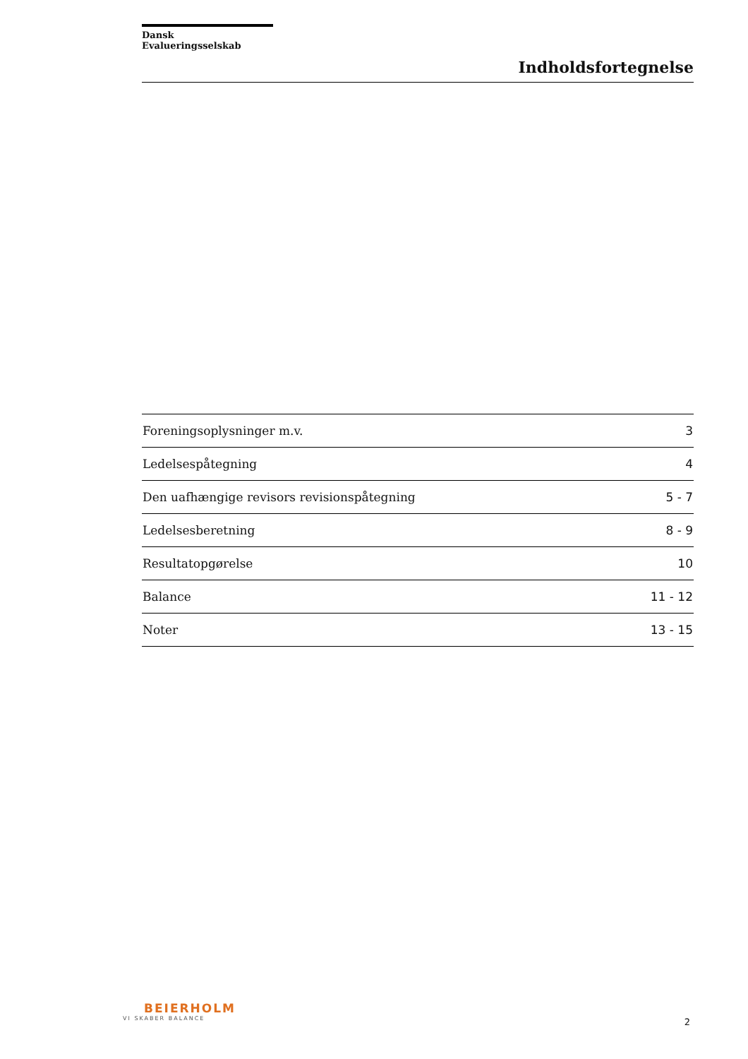Dansk Evalueringsselskab
Indholdsfortegnelse
| Foreningsoplysninger m.v. | 3 |
| Ledelsespåtegning | 4 |
| Den uafhængige revisors revisionspåtegning | 5 - 7 |
| Ledelsesberetning | 8 - 9 |
| Resultatopgørelse | 10 |
| Balance | 11 - 12 |
| Noter | 13 - 15 |
BEIERHOLM
VI SKABER BALANCE
2